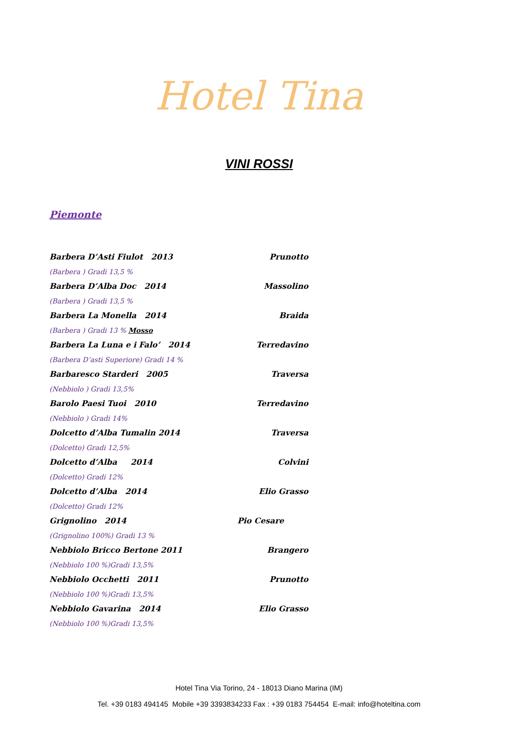Hotel Tina
VINI ROSSI
Piemonte
Barbera D’Asti Fiulot 2013 Prunotto
(Barbera ) Gradi 13,5 %
Barbera D’Alba Doc 2014 Massolino
(Barbera ) Gradi 13,5 %
Barbera La Monella 2014 Braida
(Barbera ) Gradi 13 % Mosso
Barbera La Luna e i Falo’ 2014 Terredavino
(Barbera D’asti Superiore) Gradi 14 %
Barbaresco Starderi 2005 Traversa
(Nebbiolo ) Gradi 13,5%
Barolo Paesi Tuoi 2010 Terredavino
(Nebbiolo ) Gradi 14%
Dolcetto d’Alba Tumalin 2014 Traversa
(Dolcetto) Gradi 12,5%
Dolcetto d’Alba 2014 Colvini
(Dolcetto) Gradi 12%
Dolcetto d’Alba 2014 Elio Grasso
(Dolcetto) Gradi 12%
Grignolino 2014 Pio Cesare
(Grignolino 100%) Gradi 13 %
Nebbiolo Bricco Bertone 2011 Brangero
(Nebbiolo 100 %)Gradi 13,5%
Nebbiolo Occhetti 2011 Prunotto
(Nebbiolo 100 %)Gradi 13,5%
Nebbiolo Gavarina 2014 Elio Grasso
(Nebbiolo 100 %)Gradi 13,5%
Hotel Tina Via Torino, 24 - 18013 Diano Marina (IM)
Tel. +39 0183 494145 Mobile +39 3393834233 Fax : +39 0183 754454 E-mail: info@hoteltina.com